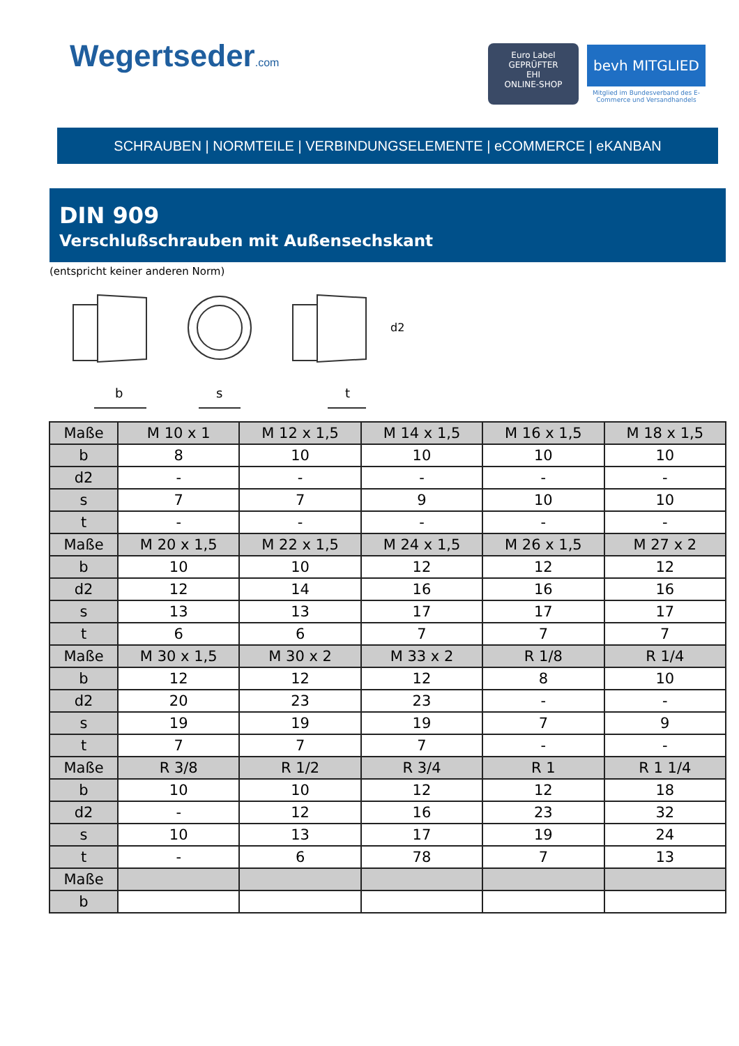Wegertseder.com
Euro Label
GEPRÜFTER
EHI
ONLINE-SHOP
bevh MITGLIED
Mitglied im Bundesverband des E-Commerce und Versandhandels
SCHRAUBEN | NORMTEILE | VERBINDUNGSELEMENTE | eCOMMERCE | eKANBAN
DIN 909
Verschlußschrauben mit Außensechskant
(entspricht keiner anderen Norm)
b
s
t
d2
| Maße | M 10 x 1 | M 12 x 1,5 | M 14 x 1,5 | M 16 x 1,5 | M 18 x 1,5 |
| b | 8 | 10 | 10 | 10 | 10 |
| d2 | - | - | - | - | - |
| s | 7 | 7 | 9 | 10 | 10 |
| t | - | - | - | - | - |
| Maße | M 20 x 1,5 | M 22 x 1,5 | M 24 x 1,5 | M 26 x 1,5 | M 27 x 2 |
| b | 10 | 10 | 12 | 12 | 12 |
| d2 | 12 | 14 | 16 | 16 | 16 |
| s | 13 | 13 | 17 | 17 | 17 |
| t | 6 | 6 | 7 | 7 | 7 |
| Maße | M 30 x 1,5 | M 30 x 2 | M 33 x 2 | R 1/8 | R 1/4 |
| b | 12 | 12 | 12 | 8 | 10 |
| d2 | 20 | 23 | 23 | - | - |
| s | 19 | 19 | 19 | 7 | 9 |
| t | 7 | 7 | 7 | - | - |
| Maße | R 3/8 | R 1/2 | R 3/4 | R 1 | R 1 1/4 |
| b | 10 | 10 | 12 | 12 | 18 |
| d2 | - | 12 | 16 | 23 | 32 |
| s | 10 | 13 | 17 | 19 | 24 |
| t | - | 6 | 78 | 7 | 13 |
| Maße | | | | | |
| b | | | | | |